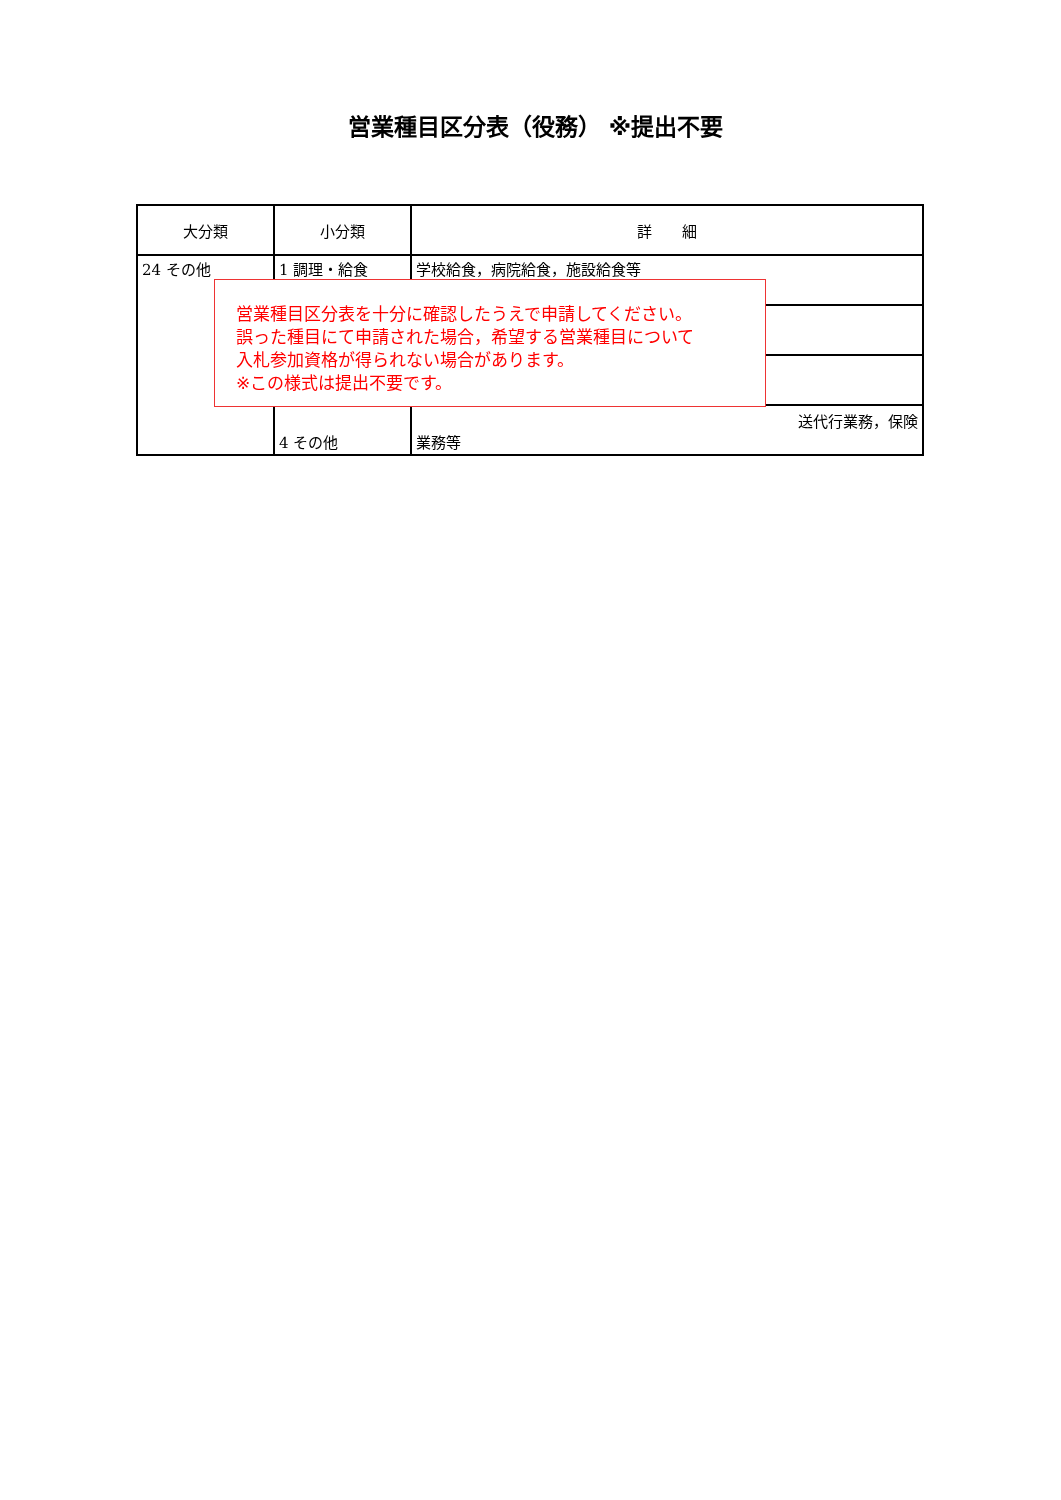営業種目区分表（役務） ※提出不要
| 大分類 | 小分類 | 詳 細 |
| --- | --- | --- |
| 24 その他 | 1 調理・給食 | 学校給食，病院給食，施設給食等 |
| | 4 その他 | 送代行業務，保険 業務等 |
営業種目区分表を十分に確認したうえで申請してください。
誤った種目にて申請された場合，希望する営業種目について
入札参加資格が得られない場合があります。
※この様式は提出不要です。